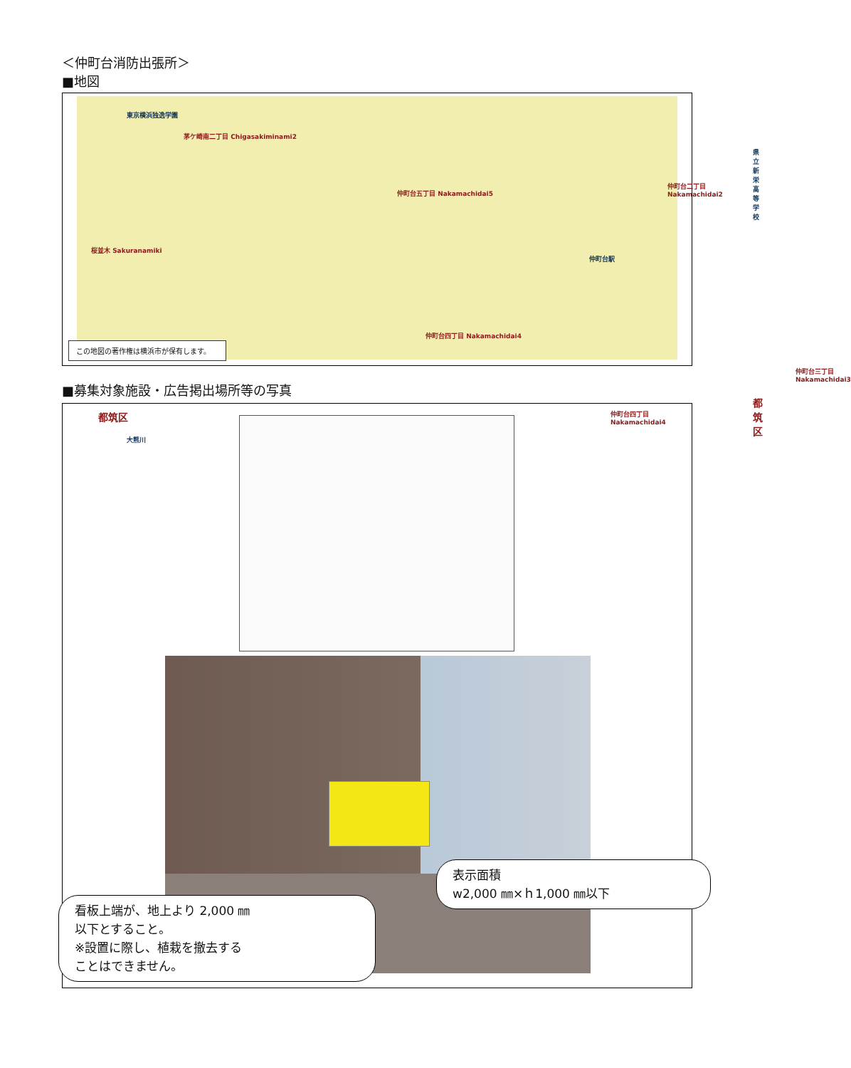＜仲町台消防出張所＞
■地図
茅ケ崎南二丁目 Chigasakiminami2
仲町台五丁目 Nakamachidai5
仲町台二丁目 Nakamachidai2
桜並木 Sakuranamiki
仲町台四丁目 Nakamachidai4
仲町台三丁目 Nakamachidai3
仲町台四丁目 Nakamachidai4 都筑区
都筑区
仲町台駅
東京横浜独逸学園
県立新栄高等学校
大熊川
この地図の著作権は横浜市が保有します。
■募集対象施設・広告掲出場所等の写真
看板上端が、地上より 2,000 ㎜
以下とすること。
※設置に際し、植栽を撤去する
ことはできません。
表示面積
w2,000 ㎜×ｈ1,000 ㎜以下